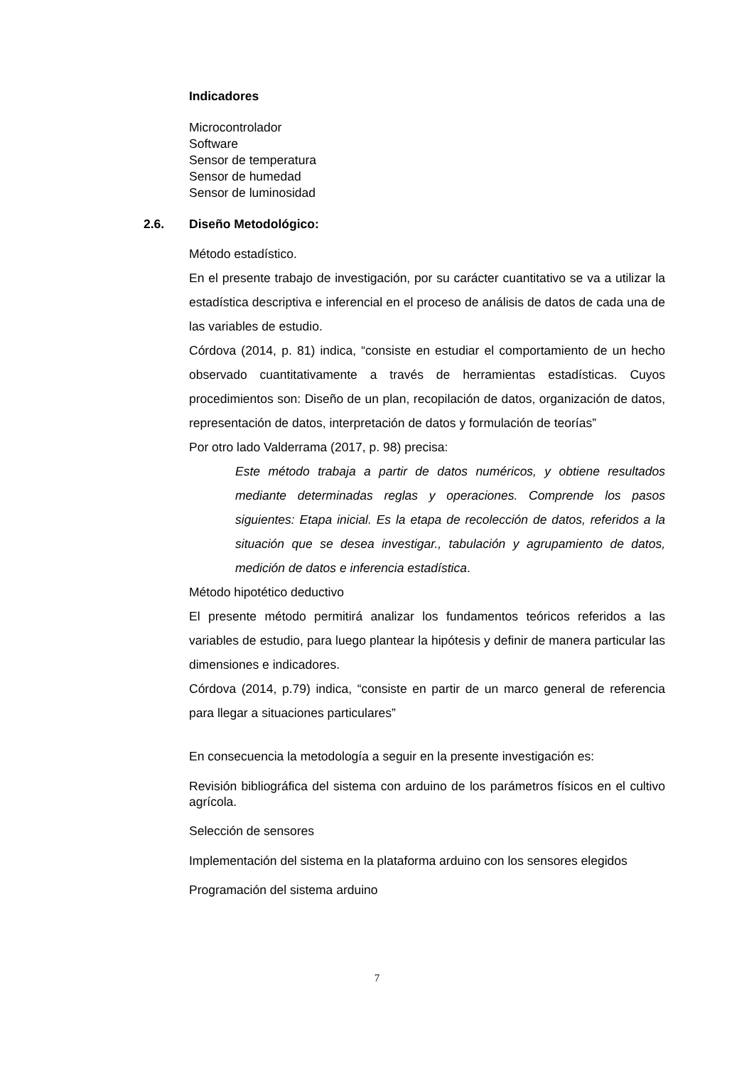Indicadores
Microcontrolador
Software
Sensor de temperatura
Sensor de humedad
Sensor de luminosidad
2.6. Diseño Metodológico:
Método estadístico.
En el presente trabajo de investigación, por su carácter cuantitativo se va a utilizar la estadística descriptiva e inferencial en el proceso de análisis de datos de cada una de las variables de estudio.
Córdova (2014, p. 81) indica, “consiste en estudiar el comportamiento de un hecho observado cuantitativamente a través de herramientas estadísticas. Cuyos procedimientos son: Diseño de un plan, recopilación de datos, organización de datos, representación de datos, interpretación de datos y formulación de teorías”
Por otro lado Valderrama (2017, p. 98) precisa:
Este método trabaja a partir de datos numéricos, y obtiene resultados mediante determinadas reglas y operaciones. Comprende los pasos siguientes: Etapa inicial. Es la etapa de recolección de datos, referidos a la situación que se desea investigar., tabulación y agrupamiento de datos, medición de datos e inferencia estadística.
Método hipotético deductivo
El presente método permitirá analizar los fundamentos teóricos referidos a las variables de estudio, para luego plantear la hipótesis y definir de manera particular las dimensiones e indicadores.
Córdova (2014, p.79) indica, “consiste en partir de un marco general de referencia para llegar a situaciones particulares”
En consecuencia la metodología a seguir en la presente investigación es:
Revisión bibliográfica del sistema con arduino de los parámetros físicos en el cultivo agrícola.
Selección de sensores
Implementación del sistema en la plataforma arduino con los sensores elegidos
Programación del sistema arduino
7